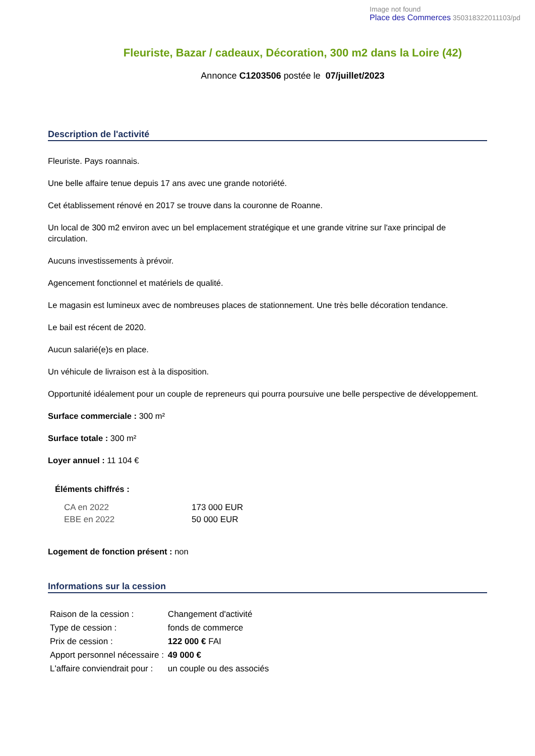Image not found
Place des Commerces 350318322011103/pd
Fleuriste, Bazar / cadeaux, Décoration, 300 m2 dans la Loire (42)
Annonce C1203506 postée le 07/juillet/2023
Description de l'activité
Fleuriste. Pays roannais.
Une belle affaire tenue depuis 17 ans avec une grande notoriété.
Cet établissement rénové en 2017 se trouve dans la couronne de Roanne.
Un local de 300 m2 environ avec un bel emplacement stratégique et une grande vitrine sur l'axe principal de circulation.
Aucuns investissements à prévoir.
Agencement fonctionnel et matériels de qualité.
Le magasin est lumineux avec de nombreuses places de stationnement. Une très belle décoration tendance.
Le bail est récent de 2020.
Aucun salarié(e)s en place.
Un véhicule de livraison est à la disposition.
Opportunité idéalement pour un couple de repreneurs qui pourra poursuive une belle perspective de développement.
Surface commerciale : 300 m²
Surface totale : 300 m²
Loyer annuel : 11 104 €
Éléments chiffrés :
| CA en 2022 | 173 000 EUR |
| EBE en 2022 | 50 000 EUR |
Logement de fonction présent : non
Informations sur la cession
| Raison de la cession : | Changement d'activité |
| Type de cession : | fonds de commerce |
| Prix de cession : | 122 000 € FAI |
| Apport personnel nécessaire : | 49 000 € |
| L'affaire conviendrait pour : | un couple ou des associés |